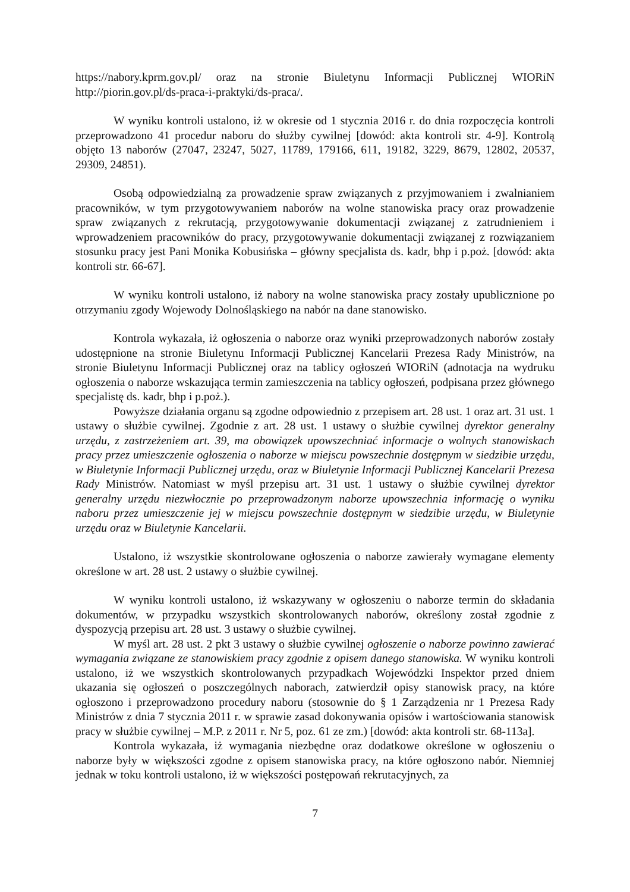https://nabory.kprm.gov.pl/ oraz na stronie Biuletynu Informacji Publicznej WIORiN http://piorin.gov.pl/ds-praca-i-praktyki/ds-praca/.
W wyniku kontroli ustalono, iż w okresie od 1 stycznia 2016 r. do dnia rozpoczęcia kontroli przeprowadzono 41 procedur naboru do służby cywilnej [dowód: akta kontroli str. 4-9]. Kontrolą objęto 13 naborów (27047, 23247, 5027, 11789, 179166, 611, 19182, 3229, 8679, 12802, 20537, 29309, 24851).
Osobą odpowiedzialną za prowadzenie spraw związanych z przyjmowaniem i zwalnianiem pracowników, w tym przygotowywaniem naborów na wolne stanowiska pracy oraz prowadzenie spraw związanych z rekrutacją, przygotowywanie dokumentacji związanej z zatrudnieniem i wprowadzeniem pracowników do pracy, przygotowywanie dokumentacji związanej z rozwiązaniem stosunku pracy jest Pani Monika Kobusińska – główny specjalista ds. kadr, bhp i p.poż. [dowód: akta kontroli str. 66-67].
W wyniku kontroli ustalono, iż nabory na wolne stanowiska pracy zostały upublicznione po otrzymaniu zgody Wojewody Dolnośląskiego na nabór na dane stanowisko.
Kontrola wykazała, iż ogłoszenia o naborze oraz wyniki przeprowadzonych naborów zostały udostępnione na stronie Biuletynu Informacji Publicznej Kancelarii Prezesa Rady Ministrów, na stronie Biuletynu Informacji Publicznej oraz na tablicy ogłoszeń WIORiN (adnotacja na wydruku ogłoszenia o naborze wskazująca termin zamieszczenia na tablicy ogłoszeń, podpisana przez głównego specjalistę ds. kadr, bhp i p.poż.).
Powyższe działania organu są zgodne odpowiednio z przepisem art. 28 ust. 1 oraz art. 31 ust. 1 ustawy o służbie cywilnej. Zgodnie z art. 28 ust. 1 ustawy o służbie cywilnej dyrektor generalny urzędu, z zastrzeżeniem art. 39, ma obowiązek upowszechniać informacje o wolnych stanowiskach pracy przez umieszczenie ogłoszenia o naborze w miejscu powszechnie dostępnym w siedzibie urzędu, w Biuletynie Informacji Publicznej urzędu, oraz w Biuletynie Informacji Publicznej Kancelarii Prezesa Rady Ministrów. Natomiast w myśl przepisu art. 31 ust. 1 ustawy o służbie cywilnej dyrektor generalny urzędu niezwłocznie po przeprowadzonym naborze upowszechnia informację o wyniku naboru przez umieszczenie jej w miejscu powszechnie dostępnym w siedzibie urzędu, w Biuletynie urzędu oraz w Biuletynie Kancelarii.
Ustalono, iż wszystkie skontrolowane ogłoszenia o naborze zawierały wymagane elementy określone w art. 28 ust. 2 ustawy o służbie cywilnej.
W wyniku kontroli ustalono, iż wskazywany w ogłoszeniu o naborze termin do składania dokumentów, w przypadku wszystkich skontrolowanych naborów, określony został zgodnie z dyspozycją przepisu art. 28 ust. 3 ustawy o służbie cywilnej.
W myśl art. 28 ust. 2 pkt 3 ustawy o służbie cywilnej ogłoszenie o naborze powinno zawierać wymagania związane ze stanowiskiem pracy zgodnie z opisem danego stanowiska. W wyniku kontroli ustalono, iż we wszystkich skontrolowanych przypadkach Wojewódzki Inspektor przed dniem ukazania się ogłoszeń o poszczególnych naborach, zatwierdził opisy stanowisk pracy, na które ogłoszono i przeprowadzono procedury naboru (stosownie do § 1 Zarządzenia nr 1 Prezesa Rady Ministrów z dnia 7 stycznia 2011 r. w sprawie zasad dokonywania opisów i wartościowania stanowisk pracy w służbie cywilnej – M.P. z 2011 r. Nr 5, poz. 61 ze zm.) [dowód: akta kontroli str. 68-113a].
Kontrola wykazała, iż wymagania niezbędne oraz dodatkowe określone w ogłoszeniu o naborze były w większości zgodne z opisem stanowiska pracy, na które ogłoszono nabór. Niemniej jednak w toku kontroli ustalono, iż w większości postępowań rekrutacyjnych, za
7